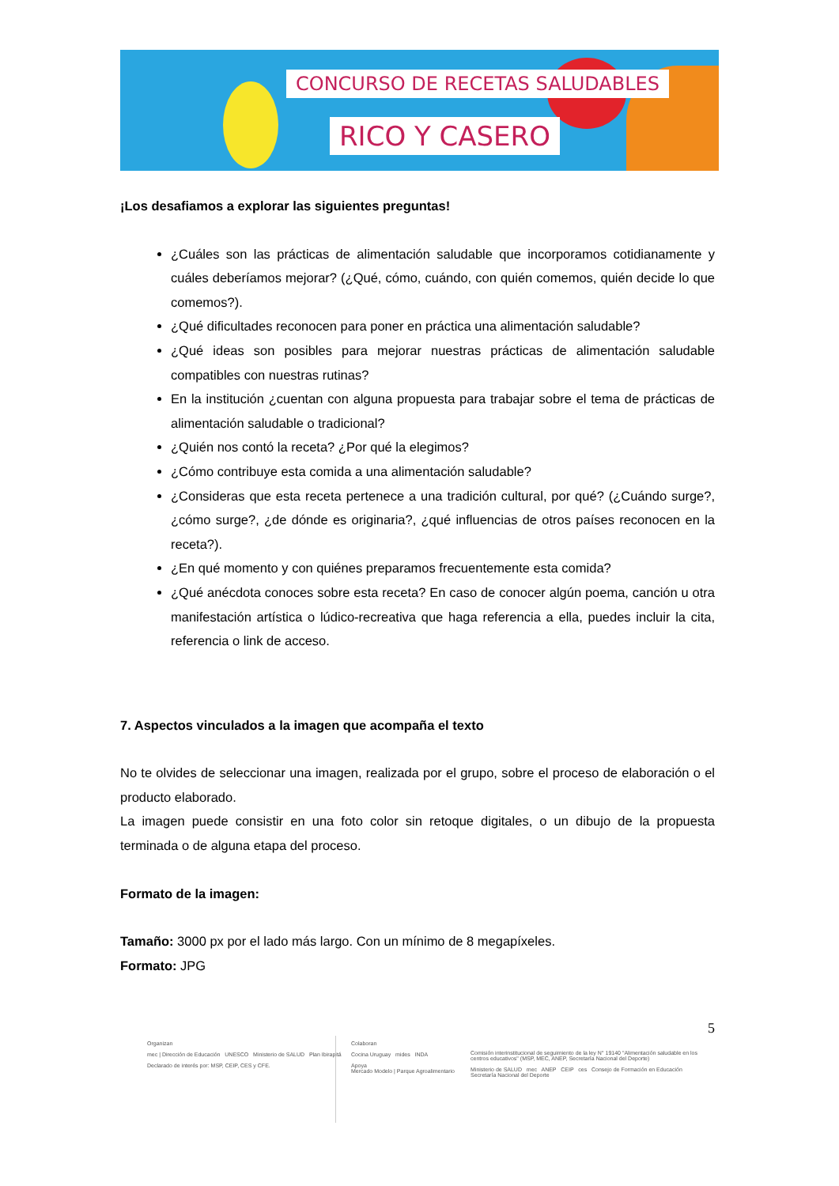CONCURSO DE RECETAS SALUDABLES
RICO Y CASERO
¡Los desafiamos a explorar las siguientes preguntas!
¿Cuáles son las prácticas de alimentación saludable que incorporamos cotidianamente y cuáles deberíamos mejorar? (¿Qué, cómo, cuándo, con quién comemos, quién decide lo que comemos?).
¿Qué dificultades reconocen para poner en práctica una alimentación saludable?
¿Qué ideas son posibles para mejorar nuestras prácticas de alimentación saludable compatibles con nuestras rutinas?
En la institución ¿cuentan con alguna propuesta para trabajar sobre el tema de prácticas de alimentación saludable o tradicional?
¿Quién nos contó la receta? ¿Por qué la elegimos?
¿Cómo contribuye esta comida a una alimentación saludable?
¿Consideras que esta receta pertenece a una tradición cultural, por qué? (¿Cuándo surge?, ¿cómo surge?, ¿de dónde es originaria?, ¿qué influencias de otros países reconocen en la receta?).
¿En qué momento y con quiénes preparamos frecuentemente esta comida?
¿Qué anécdota conoces sobre esta receta? En caso de conocer algún poema, canción u otra manifestación artística o lúdico-recreativa que haga referencia a ella, puedes incluir la cita, referencia o link de acceso.
7. Aspectos vinculados a la imagen que acompaña el texto
No te olvides de seleccionar una imagen, realizada por el grupo, sobre el proceso de elaboración o el producto elaborado.
La imagen puede consistir en una foto color sin retoque digitales, o un dibujo de la propuesta terminada o de alguna etapa del proceso.
Formato de la imagen:
Tamaño: 3000 px por el lado más largo. Con un mínimo de 8 megapíxeles.
Formato: JPG
5
Organizan
mec | Dirección de Educación UNESCO Ministerio de SALUD Plan Ibirapitá
Declarado de interés por: MSP, CEIP, CES y CFE.
Colaboran
Cocina Uruguay mides INDA
Apoya
Mercado Modelo | Parque Agroalimentario
Comisión interinstitucional de seguimiento de la ley N° 19140 "Alimentación saludable en los centros educativos" (MSP, MEC, ANEP, Secretaría Nacional del Deporte)
Ministerio de SALUD mec ANEP CEIP ces Consejo de Formación en Educación Secretaría Nacional del Deporte